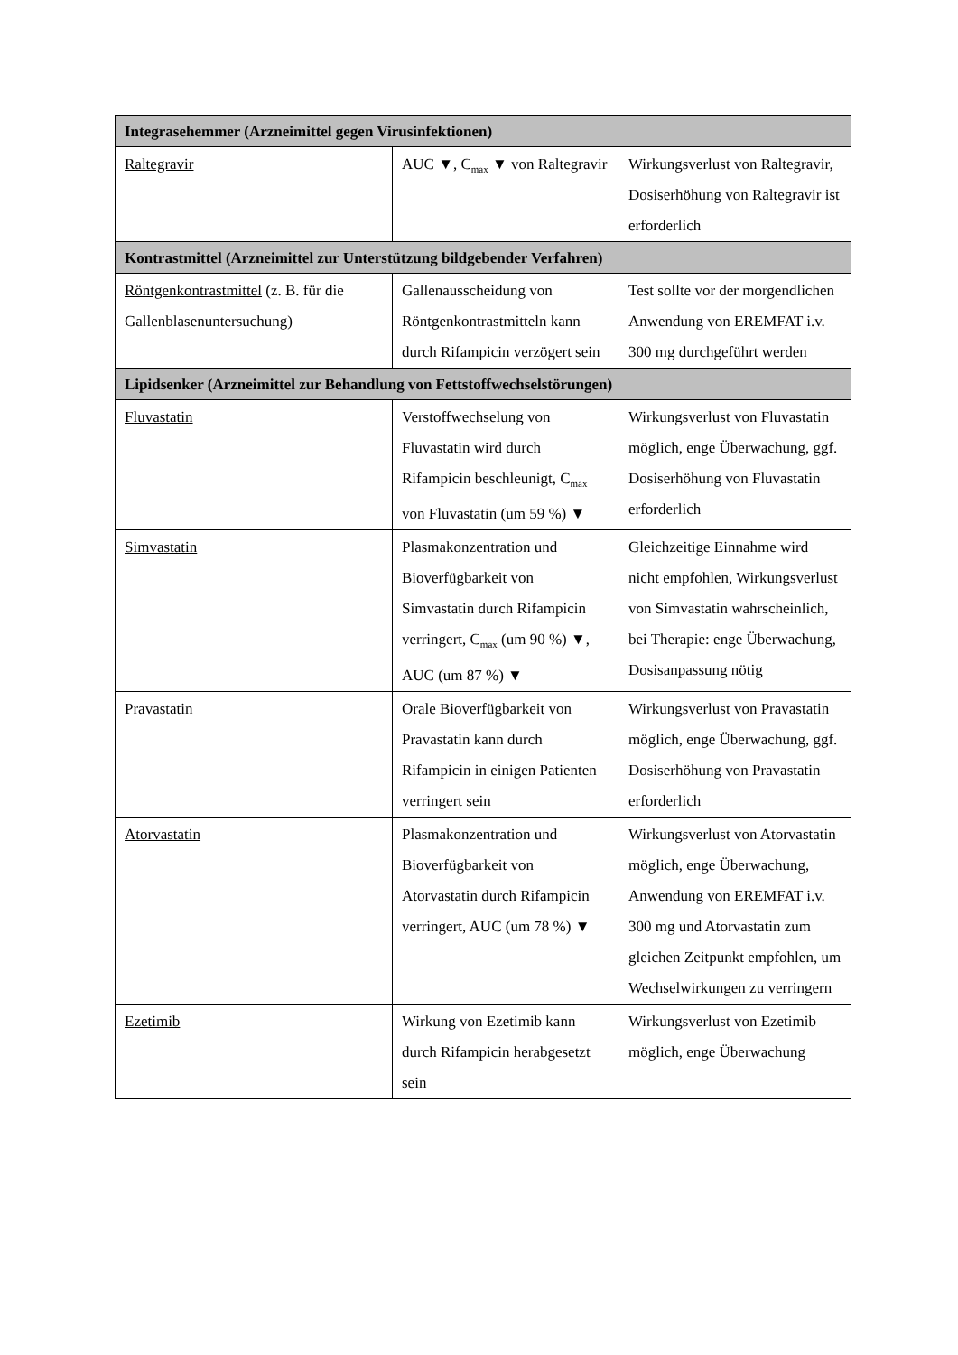| Integrasehemmer (Arzneimittel gegen Virusinfektionen) | | |
| --- | --- | --- |
| Raltegravir | AUC ▼, C<sub>max</sub> ▼ von Raltegravir | Wirkungsverlust von Raltegravir, Dosiserhöhung von Raltegravir ist erforderlich |
| Kontrastmittel (Arzneimittel zur Unterstützung bildgebender Verfahren) | | |
| Röntgenkontrastmittel (z. B. für die Gallenblasenuntersuchung) | Gallenausscheidung von Röntgenkontrastmitteln kann durch Rifampicin verzögert sein | Test sollte vor der morgendlichen Anwendung von EREMFAT i.v. 300 mg durchgeführt werden |
| Lipidsenker (Arzneimittel zur Behandlung von Fettstoffwechselstörungen) | | |
| Fluvastatin | Verstoffwechselung von Fluvastatin wird durch Rifampicin beschleunigt, C<sub>max</sub> von Fluvastatin (um 59 %) ▼ | Wirkungsverlust von Fluvastatin möglich, enge Überwachung, ggf. Dosiserhöhung von Fluvastatin erforderlich |
| Simvastatin | Plasmakonzentration und Bioverfügbarkeit von Simvastatin durch Rifampicin verringert, C<sub>max</sub> (um 90 %) ▼, AUC (um 87 %) ▼ | Gleichzeitige Einnahme wird nicht empfohlen, Wirkungsverlust von Simvastatin wahrscheinlich, bei Therapie: enge Überwachung, Dosisanpassung nötig |
| Pravastatin | Orale Bioverfügbarkeit von Pravastatin kann durch Rifampicin in einigen Patienten verringert sein | Wirkungsverlust von Pravastatin möglich, enge Überwachung, ggf. Dosiserhöhung von Pravastatin erforderlich |
| Atorvastatin | Plasmakonzentration und Bioverfügbarkeit von Atorvastatin durch Rifampicin verringert, AUC (um 78 %) ▼ | Wirkungsverlust von Atorvastatin möglich, enge Überwachung, Anwendung von EREMFAT i.v. 300 mg und Atorvastatin zum gleichen Zeitpunkt empfohlen, um Wechselwirkungen zu verringern |
| Ezetimib | Wirkung von Ezetimib kann durch Rifampicin herabgesetzt sein | Wirkungsverlust von Ezetimib möglich, enge Überwachung |